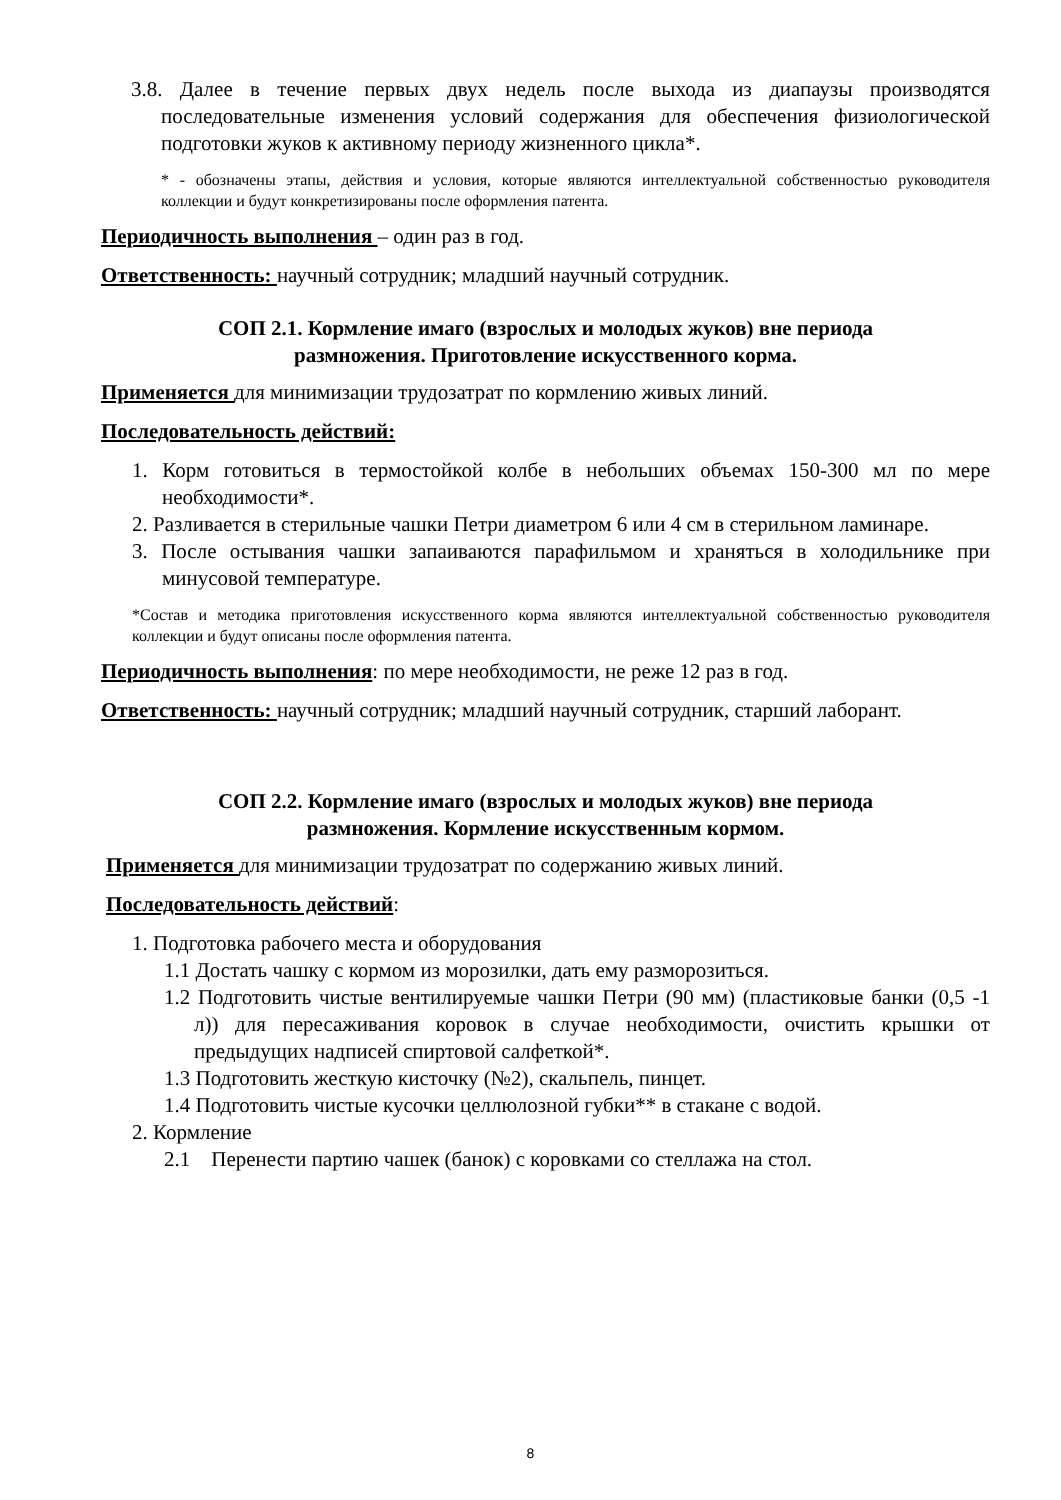3.8. Далее в течение первых двух недель после выхода из диапаузы производятся последовательные изменения условий содержания для обеспечения физиологической подготовки жуков к активному периоду жизненного цикла*.
* - обозначены этапы, действия и условия, которые являются интеллектуальной собственностью руководителя коллекции и будут конкретизированы после оформления патента.
Периодичность выполнения – один раз в год.
Ответственность: научный сотрудник; младший научный сотрудник.
СОП 2.1. Кормление имаго (взрослых и молодых жуков) вне периода
размножения. Приготовление искусственного корма.
Применяется для минимизации трудозатрат по кормлению живых линий.
Последовательность действий:
1. Корм готовиться в термостойкой колбе в небольших объемах 150-300 мл по мере необходимости*.
2. Разливается в стерильные чашки Петри диаметром 6 или 4 см в стерильном ламинаре.
3. После остывания чашки запаиваются парафильмом и храняться в холодильнике при минусовой температуре.
*Состав и методика приготовления искусственного корма являются интеллектуальной собственностью руководителя коллекции и будут описаны после оформления патента.
Периодичность выполнения: по мере необходимости, не реже 12 раз в год.
Ответственность: научный сотрудник; младший научный сотрудник, старший лаборант.
СОП 2.2. Кормление имаго (взрослых и молодых жуков) вне периода
размножения. Кормление искусственным кормом.
Применяется для минимизации трудозатрат по содержанию живых линий.
Последовательность действий:
1. Подготовка рабочего места и оборудования
1.1 Достать чашку с кормом из морозилки, дать ему разморозиться.
1.2 Подготовить чистые вентилируемые чашки Петри (90 мм) (пластиковые банки (0,5 -1 л)) для пересаживания коровок в случае необходимости, очистить крышки от предыдущих надписей спиртовой салфеткой*.
1.3 Подготовить жесткую кисточку (№2), скальпель, пинцет.
1.4 Подготовить чистые кусочки целлюлозной губки** в стакане с водой.
2. Кормление
2.1 Перенести партию чашек (банок) с коровками со стеллажа на стол.
8